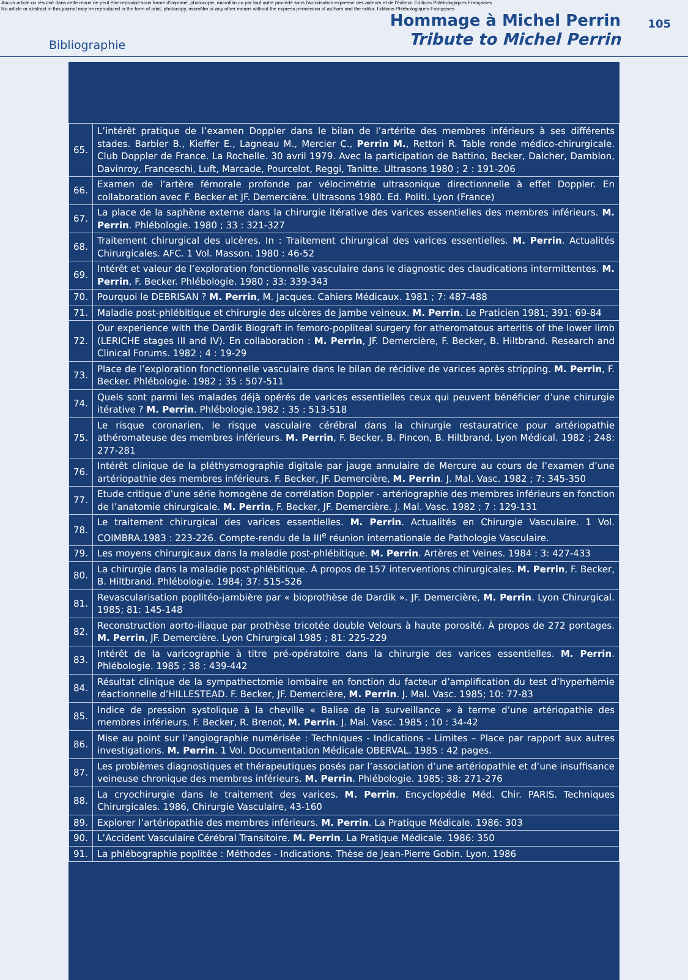Aucun article ou résumé dans cette revue ne peut être reproduit sous forme d'imprimé, photocopie, microfilm ou par tout autre procédé sans l'autorisation expresse des auteurs et de l'éditeur. Editions Phlébologiques Françaises
No article or abstract in this journal may be reproduced in the form of print, photocopy, microfilm or any other means without the express permission of authors and the editor. Editions Phlébologiques Françaises
105
Bibliographie
Hommage à Michel Perrin
Tribute to Michel Perrin
| 65. | L’intérêt pratique de l’examen Doppler dans le bilan de l’artérite des membres inférieurs à ses différents stades. Barbier B., Kieffer E., Lagneau M., Mercier C., Perrin M. , Rettori R. Table ronde médico-chirurgicale. Club Doppler de France. La Rochelle. 30 avril 1979. Avec la participation de Battino, Becker, Dalcher, Damblon, Davinroy, Franceschi, Luft, Marcade, Pourcelot, Reggi, Tanitte. Ultrasons 1980 ; 2 : 191-206 |
| 66. | Examen de l’artère fémorale profonde par vélocimétrie ultrasonique directionnelle à effet Doppler. En collaboration avec F. Becker et JF. Demercière. Ultrasons 1980. Ed. Politi. Lyon (France) |
| 67. | La place de la saphène externe dans la chirurgie itérative des varices essentielles des membres inférieurs. M. Perrin . Phlébologie. 1980 ; 33 : 321-327 |
| 68. | Traitement chirurgical des ulcères. In : Traitement chirurgical des varices essentielles. M. Perrin . Actualités Chirurgicales. AFC. 1 Vol. Masson. 1980 : 46-52 |
| 69. | Intérêt et valeur de l’exploration fonctionnelle vasculaire dans le diagnostic des claudications intermittentes. M. Perrin , F. Becker. Phlébologie. 1980 ; 33: 339-343 |
| 70. | Pourquoi le DEBRISAN ? M. Perrin , M. Jacques. Cahiers Médicaux. 1981 ; 7: 487-488 |
| 71. | Maladie post-phlébitique et chirurgie des ulcères de jambe veineux. M. Perrin . Le Praticien 1981; 391: 69-84 |
| 72. | Our experience with the Dardik Biograft in femoro-popliteal surgery for atheromatous arteritis of the lower limb (LERICHE stages III and IV). En collaboration : M. Perrin , JF. Demercière, F. Becker, B. Hiltbrand. Research and Clinical Forums. 1982 ; 4 : 19-29 |
| 73. | Place de l’exploration fonctionnelle vasculaire dans le bilan de récidive de varices après stripping. M. Perrin , F. Becker. Phlébologie. 1982 ; 35 : 507-511 |
| 74. | Quels sont parmi les malades déjà opérés de varices essentielles ceux qui peuvent bénéficier d’une chirurgie itérative ? M. Perrin . Phlébologie.1982 : 35 : 513-518 |
| 75. | Le risque coronarien, le risque vasculaire cérébral dans la chirurgie restauratrice pour artériopathie athéromateuse des membres inférieurs. M. Perrin , F. Becker, B. Pincon, B. Hiltbrand. Lyon Médical. 1982 ; 248: 277-281 |
| 76. | Intérêt clinique de la pléthysmographie digitale par jauge annulaire de Mercure au cours de l’examen d’une artériopathie des membres inférieurs. F. Becker, JF. Demercière, M. Perrin . J. Mal. Vasc. 1982 ; 7: 345-350 |
| 77. | Etude critique d’une série homogène de corrélation Doppler - artériographie des membres inférieurs en fonction de l’anatomie chirurgicale. M. Perrin , F. Becker, JF. Demercière. J. Mal. Vasc. 1982 ; 7 : 129-131 |
| 78. | Le traitement chirurgical des varices essentielles. M. Perrin . Actualités en Chirurgie Vasculaire. 1 Vol. COIMBRA.1983 : 223-226. Compte-rendu de la III<sup>e</sup> réunion internationale de Pathologie Vasculaire. |
| 79. | Les moyens chirurgicaux dans la maladie post-phlébitique. M. Perrin . Artères et Veines. 1984 : 3: 427-433 |
| 80. | La chirurgie dans la maladie post-phlébitique. À propos de 157 interventions chirurgicales. M. Perrin , F. Becker, B. Hiltbrand. Phlébologie. 1984; 37: 515-526 |
| 81. | Revascularisation poplitéo-jambière par « bioprothèse de Dardik ». JF. Demercière, M. Perrin . Lyon Chirurgical. 1985; 81: 145-148 |
| 82. | Reconstruction aorto-iliaque par prothèse tricotée double Velours à haute porosité. À propos de 272 pontages. M. Perrin , JF. Demercière. Lyon Chirurgical 1985 ; 81: 225-229 |
| 83. | Intérêt de la varicographie à titre pré-opératoire dans la chirurgie des varices essentielles. M. Perrin . Phlébologie. 1985 ; 38 : 439-442 |
| 84. | Résultat clinique de la sympathectomie lombaire en fonction du facteur d’amplification du test d’hyperhémie réactionnelle d’HILLESTEAD. F. Becker, JF. Demercière, M. Perrin . J. Mal. Vasc. 1985; 10: 77-83 |
| 85. | Indice de pression systolique à la cheville « Balise de la surveillance » à terme d’une artériopathie des membres inférieurs. F. Becker, R. Brenot, M. Perrin . J. Mal. Vasc. 1985 ; 10 : 34-42 |
| 86. | Mise au point sur l’angiographie numérisée : Techniques - Indications - Limites – Place par rapport aux autres investigations. M. Perrin . 1 Vol. Documentation Médicale OBERVAL. 1985 : 42 pages. |
| 87. | Les problèmes diagnostiques et thérapeutiques posés par l’association d’une artériopathie et d’une insuffisance veineuse chronique des membres inférieurs. M. Perrin . Phlébologie. 1985; 38: 271-276 |
| 88. | La cryochirurgie dans le traitement des varices. M. Perrin . Encyclopédie Méd. Chir. PARIS. Techniques Chirurgicales. 1986, Chirurgie Vasculaire, 43-160 |
| 89. | Explorer l’artériopathie des membres inférieurs. M. Perrin . La Pratique Médicale. 1986: 303 |
| 90. | L’Accident Vasculaire Cérébral Transitoire. M. Perrin . La Pratique Médicale. 1986: 350 |
| 91. | La phlébographie poplitée : Méthodes - Indications. Thèse de Jean-Pierre Gobin. Lyon. 1986 |